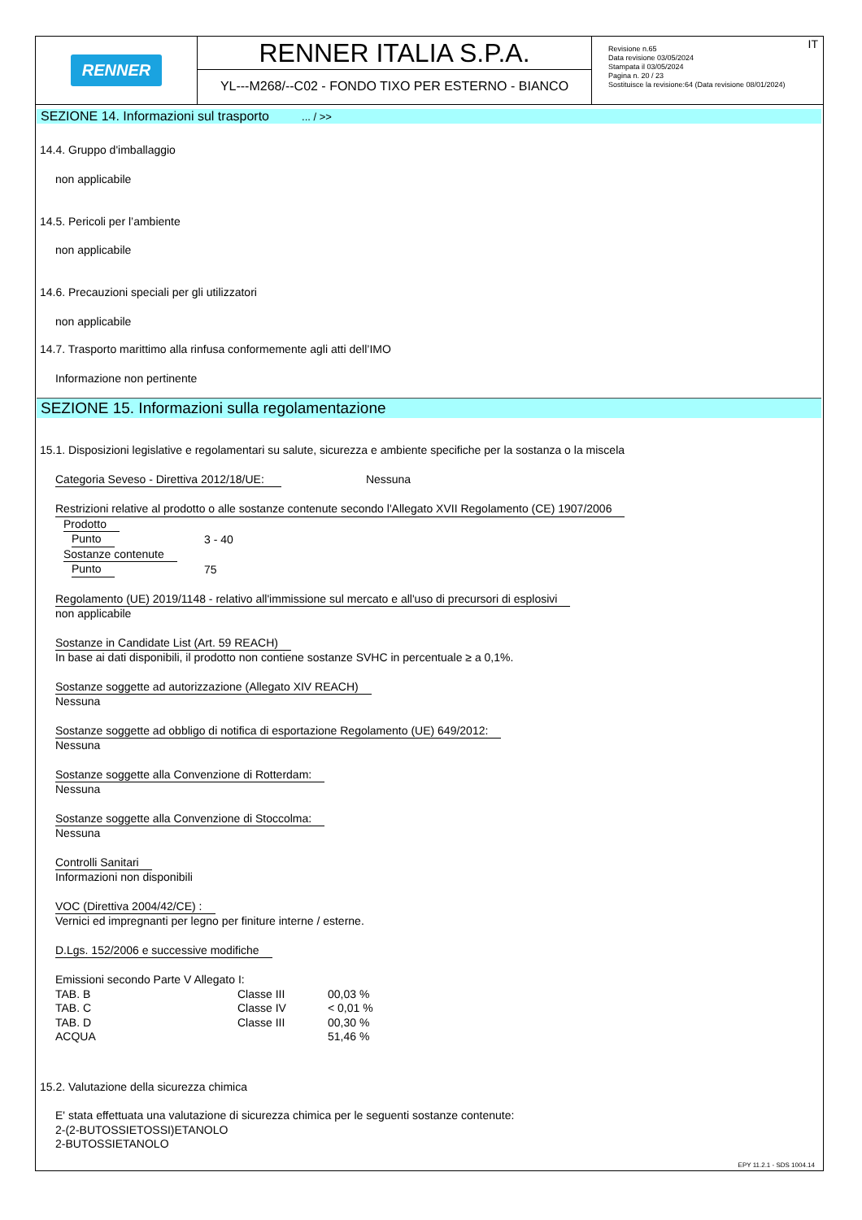RENNER
RENNER ITALIA S.P.A.
YL---M268/--C02 - FONDO TIXO PER ESTERNO - BIANCO
IT Revisione n.65
Data revisione 03/05/2024
Stampata il 03/05/2024
Pagina n. 20 / 23
Sostituisce la revisione:64 (Data revisione 08/01/2024)
SEZIONE 14. Informazioni sul trasporto ... / >>
14.4. Gruppo d'imballaggio
non applicabile
14.5. Pericoli per l’ambiente
non applicabile
14.6. Precauzioni speciali per gli utilizzatori
non applicabile
14.7. Trasporto marittimo alla rinfusa conformemente agli atti dell’IMO
Informazione non pertinente
SEZIONE 15. Informazioni sulla regolamentazione
15.1. Disposizioni legislative e regolamentari su salute, sicurezza e ambiente specifiche per la sostanza o la miscela
Categoria Seveso - Direttiva 2012/18/UE: Nessuna
Restrizioni relative al prodotto o alle sostanze contenute secondo l'Allegato XVII Regolamento (CE) 1907/2006
| Prodotto | |
| Punto | 3 - 40 |
| Sostanze contenute | |
| Punto | 75 |
Regolamento (UE) 2019/1148 - relativo all'immissione sul mercato e all'uso di precursori di esplosivi
non applicabile
Sostanze in Candidate List (Art. 59 REACH)
In base ai dati disponibili, il prodotto non contiene sostanze SVHC in percentuale ≥ a 0,1%.
Sostanze soggette ad autorizzazione (Allegato XIV REACH)
Nessuna
Sostanze soggette ad obbligo di notifica di esportazione Regolamento (UE) 649/2012:
Nessuna
Sostanze soggette alla Convenzione di Rotterdam:
Nessuna
Sostanze soggette alla Convenzione di Stoccolma:
Nessuna
Controlli Sanitari
Informazioni non disponibili
VOC (Direttiva 2004/42/CE) :
Vernici ed impregnanti per legno per finiture interne / esterne.
D.Lgs. 152/2006 e successive modifiche
Emissioni secondo Parte V Allegato I:
| TAB. B | Classe III | 00,03 % |
| TAB. C | Classe IV | < 0,01 % |
| TAB. D | Classe III | 00,30 % |
| ACQUA | | 51,46 % |
15.2. Valutazione della sicurezza chimica
E' stata effettuata una valutazione di sicurezza chimica per le seguenti sostanze contenute:
2-(2-BUTOSSIETOSSI)ETANOLO
2-BUTOSSIETANOLO
EPY 11.2.1 - SDS 1004.14